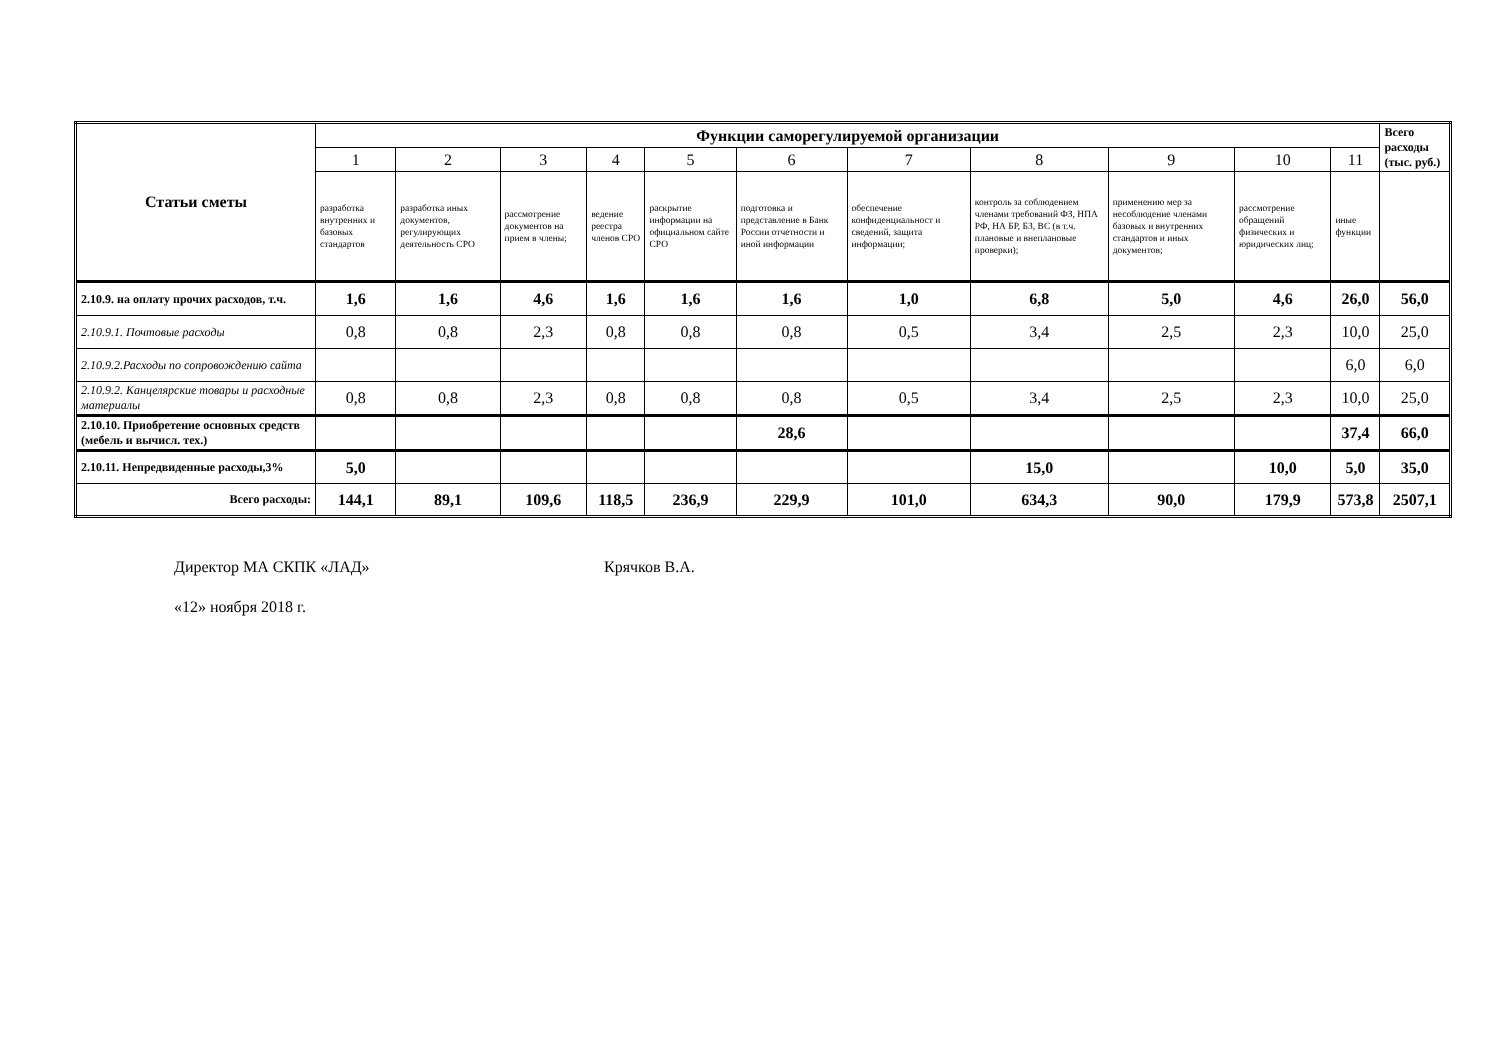| Статьи сметы | Функции саморегулируемой организации | | | | | | | | | | | Всего расходы (тыс. руб.) |
| --- | --- | --- | --- | --- | --- | --- | --- | --- | --- | --- | --- | --- |
| | 1 | 2 | 3 | 4 | 5 | 6 | 7 | 8 | 9 | 10 | 11 | |
| | разработка внутренних и базовых стандартов | разработка иных документов, регулирующих деятельность СРО | рассмотрение документов на прием в члены; | ведение реестра членов СРО | раскрытие информации на официальном сайте СРО | подготовка и представление в Банк России отчетности и иной информации | обеспечение конфиденциальност и сведений, защита информации; | контроль за соблюдением членами требований ФЗ, НПА РФ, НА БР, БЗ, ВС (в т.ч. плановые и внеплановые проверки); | применению мер за несоблюдение членами базовых и внутренних стандартов и иных документов; | рассмотрение обращений физических и юридических лиц; | иные функции | |
| 2.10.9. на оплату прочих расходов, т.ч. | 1,6 | 1,6 | 4,6 | 1,6 | 1,6 | 1,6 | 1,0 | 6,8 | 5,0 | 4,6 | 26,0 | 56,0 |
| 2.10.9.1. Почтовые расходы | 0,8 | 0,8 | 2,3 | 0,8 | 0,8 | 0,8 | 0,5 | 3,4 | 2,5 | 2,3 | 10,0 | 25,0 |
| 2.10.9.2.Расходы по сопровождению сайта | | | | | | | | | | | 6,0 | 6,0 |
| 2.10.9.2. Канцелярские товары и расходные материалы | 0,8 | 0,8 | 2,3 | 0,8 | 0,8 | 0,8 | 0,5 | 3,4 | 2,5 | 2,3 | 10,0 | 25,0 |
| 2.10.10. Приобретение основных средств (мебель и вычисл. тех.) | | | | | | 28,6 | | | | | 37,4 | 66,0 |
| 2.10.11. Непредвиденные расходы,3% | 5,0 | | | | | | | 15,0 | | 10,0 | 5,0 | 35,0 |
| Всего расходы: | 144,1 | 89,1 | 109,6 | 118,5 | 236,9 | 229,9 | 101,0 | 634,3 | 90,0 | 179,9 | 573,8 | 2507,1 |
Директор МА СКПК «ЛАД» Крячков В.А.
«12» ноября 2018 г.